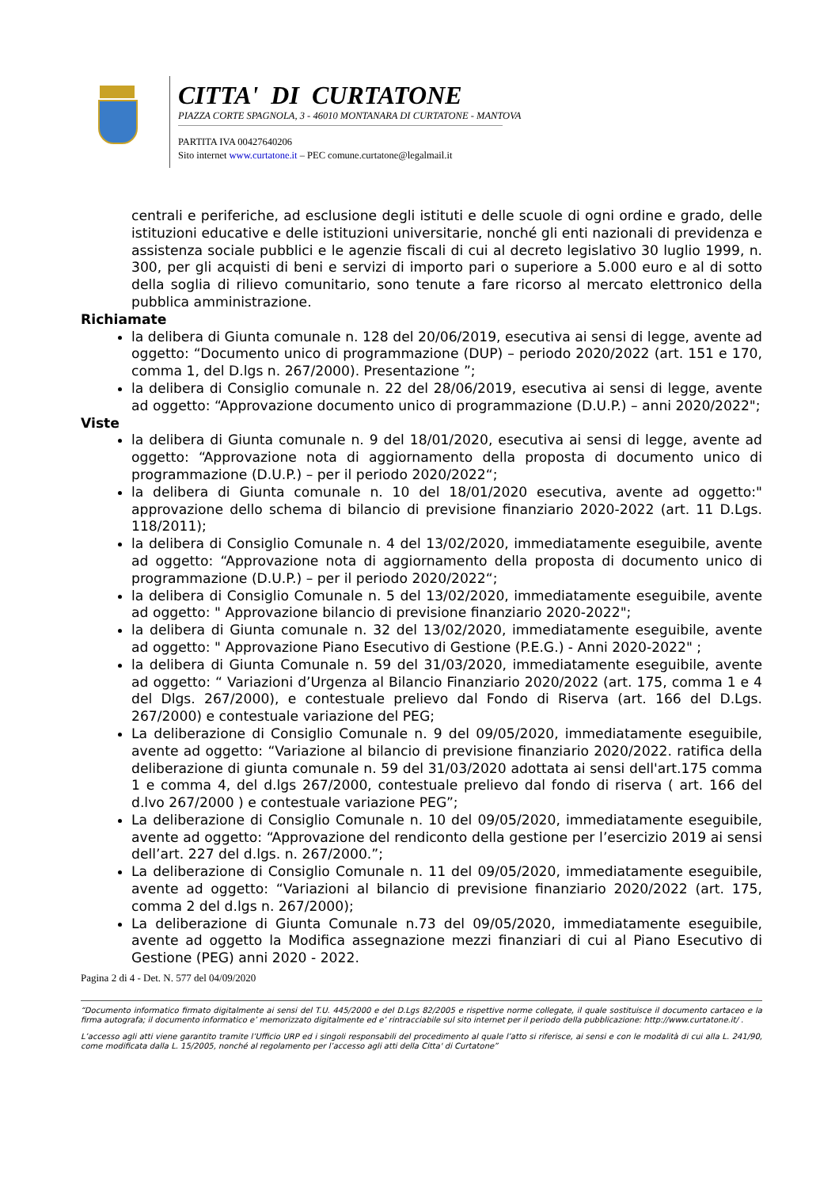CITTA' DI CURTATONE
PIAZZA CORTE SPAGNOLA, 3 - 46010 MONTANARA DI CURTATONE - MANTOVA
PARTITA IVA 00427640206
Sito internet www.curtatone.it – PEC comune.curtatone@legalmail.it
centrali e periferiche, ad esclusione degli istituti e delle scuole di ogni ordine e grado, delle istituzioni educative e delle istituzioni universitarie, nonché gli enti nazionali di previdenza e assistenza sociale pubblici e le agenzie fiscali di cui al decreto legislativo 30 luglio 1999, n. 300, per gli acquisti di beni e servizi di importo pari o superiore a 5.000 euro e al di sotto della soglia di rilievo comunitario, sono tenute a fare ricorso al mercato elettronico della pubblica amministrazione.
Richiamate
la delibera di Giunta comunale n. 128 del 20/06/2019, esecutiva ai sensi di legge, avente ad oggetto: “Documento unico di programmazione (DUP) – periodo 2020/2022 (art. 151 e 170, comma 1, del D.lgs n. 267/2000). Presentazione ”;
la delibera di Consiglio comunale n. 22 del 28/06/2019, esecutiva ai sensi di legge, avente ad oggetto: “Approvazione documento unico di programmazione (D.U.P.) – anni 2020/2022";
Viste
la delibera di Giunta comunale n. 9 del 18/01/2020, esecutiva ai sensi di legge, avente ad oggetto: “Approvazione nota di aggiornamento della proposta di documento unico di programmazione (D.U.P.) – per il periodo 2020/2022“;
la delibera di Giunta comunale n. 10 del 18/01/2020 esecutiva, avente ad oggetto:" approvazione dello schema di bilancio di previsione finanziario 2020-2022 (art. 11 D.Lgs. 118/2011);
la delibera di Consiglio Comunale n. 4 del 13/02/2020, immediatamente eseguibile, avente ad oggetto: “Approvazione nota di aggiornamento della proposta di documento unico di programmazione (D.U.P.) – per il periodo 2020/2022“;
la delibera di Consiglio Comunale n. 5 del 13/02/2020, immediatamente eseguibile, avente ad oggetto: " Approvazione bilancio di previsione finanziario 2020-2022";
la delibera di Giunta comunale n. 32 del 13/02/2020, immediatamente eseguibile, avente ad oggetto: " Approvazione Piano Esecutivo di Gestione (P.E.G.) - Anni 2020-2022" ;
la delibera di Giunta Comunale n. 59 del 31/03/2020, immediatamente eseguibile, avente ad oggetto: “ Variazioni d’Urgenza al Bilancio Finanziario 2020/2022 (art. 175, comma 1 e 4 del Dlgs. 267/2000), e contestuale prelievo dal Fondo di Riserva (art. 166 del D.Lgs. 267/2000) e contestuale variazione del PEG;
La deliberazione di Consiglio Comunale n. 9 del 09/05/2020, immediatamente eseguibile, avente ad oggetto: “Variazione al bilancio di previsione finanziario 2020/2022. ratifica della deliberazione di giunta comunale n. 59 del 31/03/2020 adottata ai sensi dell'art.175 comma 1 e comma 4, del d.lgs 267/2000, contestuale prelievo dal fondo di riserva ( art. 166 del d.lvo 267/2000 ) e contestuale variazione PEG”;
La deliberazione di Consiglio Comunale n. 10 del 09/05/2020, immediatamente eseguibile, avente ad oggetto: “Approvazione del rendiconto della gestione per l’esercizio 2019 ai sensi dell’art. 227 del d.lgs. n. 267/2000.”;
La deliberazione di Consiglio Comunale n. 11 del 09/05/2020, immediatamente eseguibile, avente ad oggetto: “Variazioni al bilancio di previsione finanziario 2020/2022 (art. 175, comma 2 del d.lgs n. 267/2000);
La deliberazione di Giunta Comunale n.73 del 09/05/2020, immediatamente eseguibile, avente ad oggetto la Modifica assegnazione mezzi finanziari di cui al Piano Esecutivo di Gestione (PEG) anni 2020 - 2022.
Pagina 2 di 4 - Det. N. 577 del 04/09/2020
“Documento informatico firmato digitalmente ai sensi del T.U. 445/2000 e del D.Lgs 82/2005 e rispettive norme collegate, il quale sostituisce il documento cartaceo e la firma autografa; il documento informatico e’ memorizzato digitalmente ed e’ rintracciabile sul sito internet per il periodo della pubblicazione: http://www.curtatone.it/ .
L’accesso agli atti viene garantito tramite l’Ufficio URP ed i singoli responsabili del procedimento al quale l’atto si riferisce, ai sensi e con le modalità di cui alla L. 241/90, come modificata dalla L. 15/2005, nonché al regolamento per l’accesso agli atti della Citta' di Curtatone”